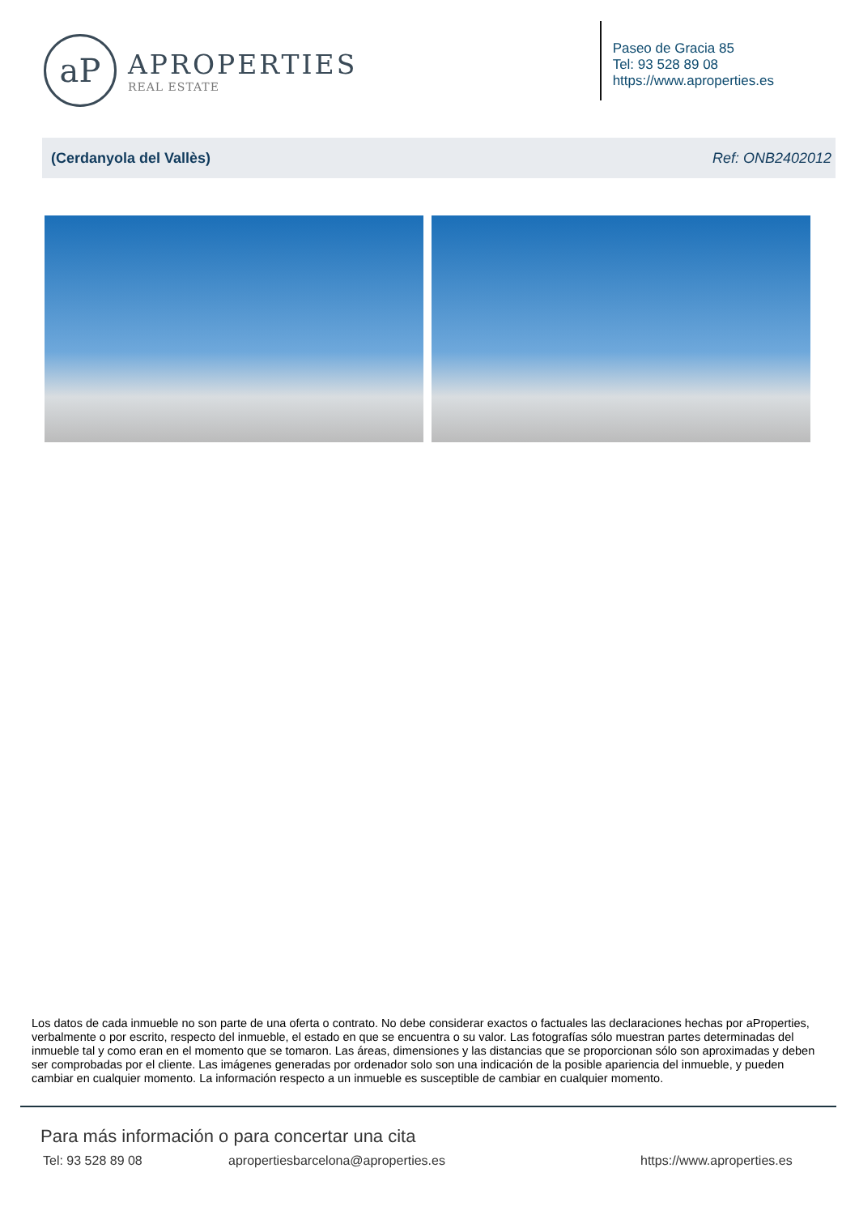aP
APROPERTIES
REAL ESTATE
Paseo de Gracia 85
Tel: 93 528 89 08
https://www.aproperties.es
(Cerdanyola del Vallès) Ref: ONB2402012
Los datos de cada inmueble no son parte de una oferta o contrato. No debe considerar exactos o factuales las declaraciones hechas por aProperties, verbalmente o por escrito, respecto del inmueble, el estado en que se encuentra o su valor. Las fotografías sólo muestran partes determinadas del inmueble tal y como eran en el momento que se tomaron. Las áreas, dimensiones y las distancias que se proporcionan sólo son aproximadas y deben ser comprobadas por el cliente. Las imágenes generadas por ordenador solo son una indicación de la posible apariencia del inmueble, y pueden cambiar en cualquier momento. La información respecto a un inmueble es susceptible de cambiar en cualquier momento.
Para más información o para concertar una cita
Tel: 93 528 89 08 apropertiesbarcelona@aproperties.es https://www.aproperties.es